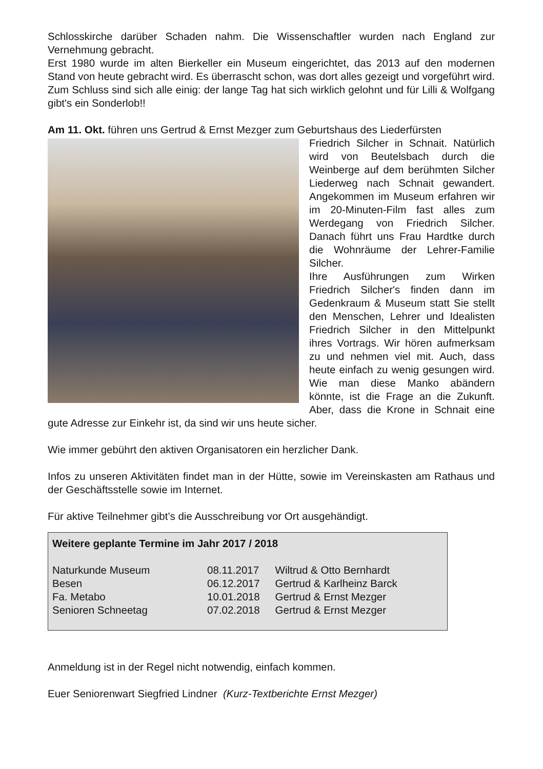Schlosskirche darüber Schaden nahm. Die Wissenschaftler wurden nach England zur Vernehmung gebracht.
Erst 1980 wurde im alten Bierkeller ein Museum eingerichtet, das 2013 auf den modernen Stand von heute gebracht wird. Es überrascht schon, was dort alles gezeigt und vorgeführt wird. Zum Schluss sind sich alle einig: der lange Tag hat sich wirklich gelohnt und für Lilli & Wolfgang gibt's ein Sonderlob!!
Am 11. Okt. führen uns Gertrud & Ernst Mezger zum Geburtshaus des Liederfürsten
Friedrich Silcher in Schnait. Natürlich wird von Beutelsbach durch die Weinberge auf dem berühmten Silcher Liederweg nach Schnait gewandert. Angekommen im Museum erfahren wir im 20-Minuten-Film fast alles zum Werdegang von Friedrich Silcher. Danach führt uns Frau Hardtke durch die Wohnräume der Lehrer-Familie Silcher.
Ihre Ausführungen zum Wirken Friedrich Silcher's finden dann im Gedenkraum & Museum statt Sie stellt den Menschen, Lehrer und Idealisten Friedrich Silcher in den Mittelpunkt ihres Vortrags. Wir hören aufmerksam zu und nehmen viel mit. Auch, dass heute einfach zu wenig gesungen wird. Wie man diese Manko abändern könnte, ist die Frage an die Zukunft. Aber, dass die Krone in Schnait eine gute Adresse zur Einkehr ist, da sind wir uns heute sicher.
Wie immer gebührt den aktiven Organisatoren ein herzlicher Dank.
Infos zu unseren Aktivitäten findet man in der Hütte, sowie im Vereinskasten am Rathaus und der Geschäftsstelle sowie im Internet.
Für aktive Teilnehmer gibt’s die Ausschreibung vor Ort ausgehändigt.
Weitere geplante Termine im Jahr 2017 / 2018
| Naturkunde Museum | 08.11.2017 | Wiltrud & Otto Bernhardt |
| Besen | 06.12.2017 | Gertrud & Karlheinz Barck |
| Fa. Metabo | 10.01.2018 | Gertrud & Ernst Mezger |
| Senioren Schneetag | 07.02.2018 | Gertrud & Ernst Mezger |
Anmeldung ist in der Regel nicht notwendig, einfach kommen.
Euer Seniorenwart Siegfried Lindner (Kurz-Textberichte Ernst Mezger)